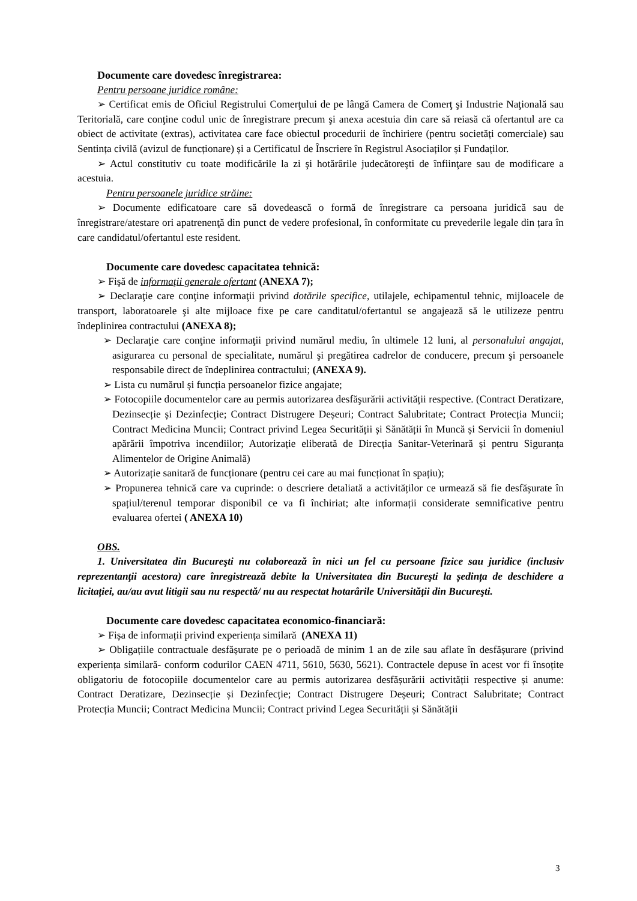Documente care dovedesc înregistrarea:
Pentru persoane juridice române:
➢ Certificat emis de Oficiul Registrului Comerţului de pe lângă Camera de Comerţ şi Industrie Naţională sau Teritorială, care conţine codul unic de înregistrare precum şi anexa acestuia din care să reiasă că ofertantul are ca obiect de activitate (extras), activitatea care face obiectul procedurii de închiriere (pentru societăți comerciale) sau Sentința civilă (avizul de funcționare) și a Certificatul de Înscriere în Registrul Asociaților și Fundaților.
➢ Actul constitutiv cu toate modificările la zi şi hotărârile judecătoreşti de înfiinţare sau de modificare a acestuia.
Pentru persoanele juridice străine:
➢ Documente edificatoare care să dovedească o formă de înregistrare ca persoana juridică sau de înregistrare/atestare ori apatrenenţă din punct de vedere profesional, în conformitate cu prevederile legale din țara în care candidatul/ofertantul este resident.
Documente care dovedesc capacitatea tehnică:
➢ Fişă de informaţii generale ofertant (ANEXA 7);
➢ Declaraţie care conţine informaţii privind dotările specifice, utilajele, echipamentul tehnic, mijloacele de transport, laboratoarele şi alte mijloace fixe pe care canditatul/ofertantul se angajează să le utilizeze pentru îndeplinirea contractului (ANEXA 8);
➢ Declaraţie care conţine informaţii privind numărul mediu, în ultimele 12 luni, al personalului angajat, asigurarea cu personal de specialitate, numărul şi pregătirea cadrelor de conducere, precum şi persoanele responsabile direct de îndeplinirea contractului; (ANEXA 9).
➢ Lista cu numărul și funcția persoanelor fizice angajate;
➢ Fotocopiile documentelor care au permis autorizarea desfăşurării activității respective. (Contract Deratizare, Dezinsecție și Dezinfecție; Contract Distrugere Deșeuri; Contract Salubritate; Contract Protecția Muncii; Contract Medicina Muncii; Contract privind Legea Securității și Sănătății în Muncă și Servicii în domeniul apărării împotriva incendiilor; Autorizație eliberată de Direcția Sanitar-Veterinară și pentru Siguranța Alimentelor de Origine Animală)
➢ Autorizație sanitară de funcționare (pentru cei care au mai funcționat în spațiu);
➢ Propunerea tehnică care va cuprinde: o descriere detaliată a activităților ce urmează să fie desfășurate în spațiul/terenul temporar disponibil ce va fi închiriat; alte informații considerate semnificative pentru evaluarea ofertei ( ANEXA 10)
OBS.
1. Universitatea din Bucureşti nu colaborează în nici un fel cu persoane fizice sau juridice (inclusiv reprezentanţii acestora) care înregistrează debite la Universitatea din Bucureşti la ședința de deschidere a licitației, au/au avut litigii sau nu respectă/ nu au respectat hotarârile Universităţii din Bucureşti.
Documente care dovedesc capacitatea economico-financiară:
➢ Fișa de informații privind experiența similară (ANEXA 11)
➢ Obligațiile contractuale desfășurate pe o perioadă de minim 1 an de zile sau aflate în desfășurare (privind experiența similară- conform codurilor CAEN 4711, 5610, 5630, 5621). Contractele depuse în acest vor fi însoțite obligatoriu de fotocopiile documentelor care au permis autorizarea desfășurării activității respective și anume: Contract Deratizare, Dezinsecție și Dezinfecție; Contract Distrugere Deșeuri; Contract Salubritate; Contract Protecția Muncii; Contract Medicina Muncii; Contract privind Legea Securității și Sănătății
3